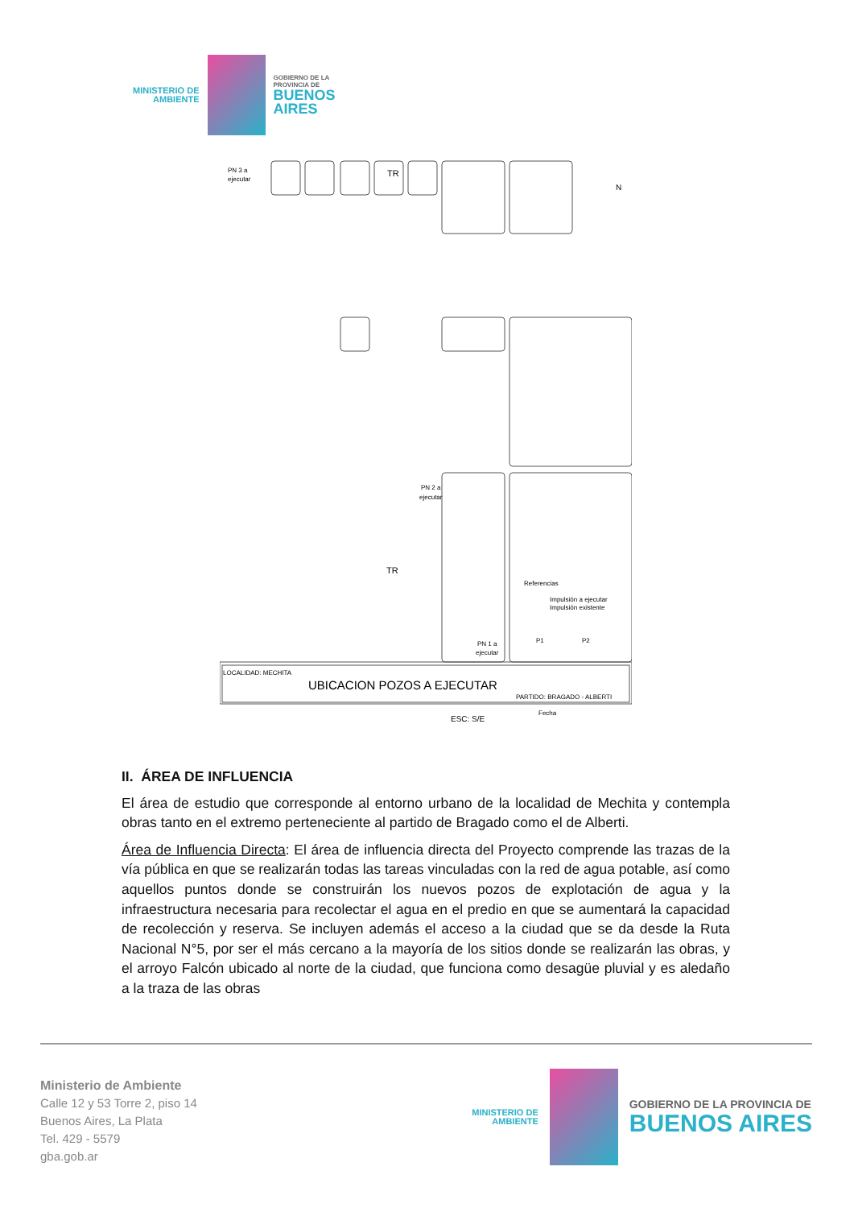MINISTERIO DE
AMBIENTE
GOBIERNO DE LA
PROVINCIA DE
BUENOS
AIRES
PN 3 a
ejecutar
TR
PN 2 a
ejecutar
TR
Referencias
Impulsión a ejecutar
Impulsión existente
PN 1 a
ejecutar
P1
P2
N
LOCALIDAD: MECHITA
UBICACION POZOS A EJECUTAR
PARTIDO: BRAGADO - ALBERTI
ESC: S/E
Fecha
II. ÁREA DE INFLUENCIA
El área de estudio que corresponde al entorno urbano de la localidad de Mechita y contempla obras tanto en el extremo perteneciente al partido de Bragado como el de Alberti.
Área de Influencia Directa: El área de influencia directa del Proyecto comprende las trazas de la vía pública en que se realizarán todas las tareas vinculadas con la red de agua potable, así como aquellos puntos donde se construirán los nuevos pozos de explotación de agua y la infraestructura necesaria para recolectar el agua en el predio en que se aumentará la capacidad de recolección y reserva. Se incluyen además el acceso a la ciudad que se da desde la Ruta Nacional N°5, por ser el más cercano a la mayoría de los sitios donde se realizarán las obras, y el arroyo Falcón ubicado al norte de la ciudad, que funciona como desagüe pluvial y es aledaño a la traza de las obras
Ministerio de Ambiente
Calle 12 y 53 Torre 2, piso 14
Buenos Aires, La Plata
Tel. 429 - 5579
gba.gob.ar
MINISTERIO DE
AMBIENTE
GOBIERNO DE LA PROVINCIA DE
BUENOS AIRES